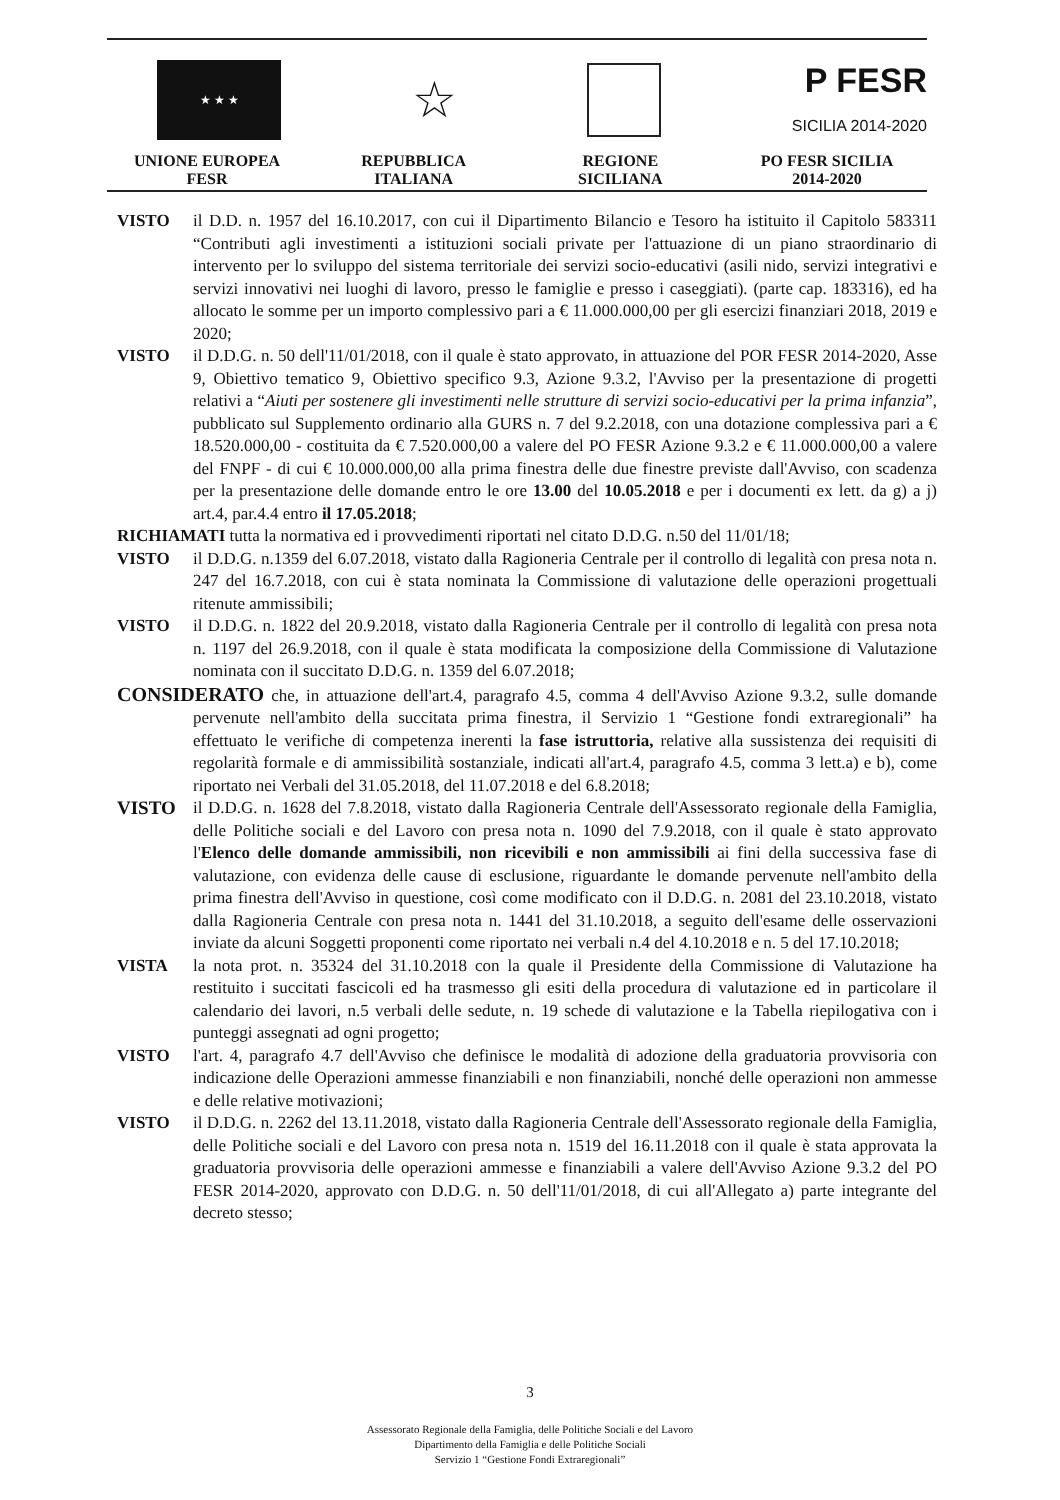★ ★ ★
☆
P FESR
SICILIA 2014-2020
UNIONE EUROPEA
FESR
REPUBBLICA
ITALIANA
REGIONE
SICILIANA
PO FESR SICILIA
2014-2020
VISTO il D.D. n. 1957 del 16.10.2017, con cui il Dipartimento Bilancio e Tesoro ha istituito il Capitolo 583311 “Contributi agli investimenti a istituzioni sociali private per l'attuazione di un piano straordinario di intervento per lo sviluppo del sistema territoriale dei servizi socio-educativi (asili nido, servizi integrativi e servizi innovativi nei luoghi di lavoro, presso le famiglie e presso i caseggiati). (parte cap. 183316), ed ha allocato le somme per un importo complessivo pari a € 11.000.000,00 per gli esercizi finanziari 2018, 2019 e 2020;
VISTO il D.D.G. n. 50 dell'11/01/2018, con il quale è stato approvato, in attuazione del POR FESR 2014-2020, Asse 9, Obiettivo tematico 9, Obiettivo specifico 9.3, Azione 9.3.2, l'Avviso per la presentazione di progetti relativi a “Aiuti per sostenere gli investimenti nelle strutture di servizi socio-educativi per la prima infanzia”, pubblicato sul Supplemento ordinario alla GURS n. 7 del 9.2.2018, con una dotazione complessiva pari a € 18.520.000,00 - costituita da € 7.520.000,00 a valere del PO FESR Azione 9.3.2 e € 11.000.000,00 a valere del FNPF - di cui € 10.000.000,00 alla prima finestra delle due finestre previste dall'Avviso, con scadenza per la presentazione delle domande entro le ore 13.00 del 10.05.2018 e per i documenti ex lett. da g) a j) art.4, par.4.4 entro il 17.05.2018;
RICHIAMATI tutta la normativa ed i provvedimenti riportati nel citato D.D.G. n.50 del 11/01/18;
VISTO il D.D.G. n.1359 del 6.07.2018, vistato dalla Ragioneria Centrale per il controllo di legalità con presa nota n. 247 del 16.7.2018, con cui è stata nominata la Commissione di valutazione delle operazioni progettuali ritenute ammissibili;
VISTO il D.D.G. n. 1822 del 20.9.2018, vistato dalla Ragioneria Centrale per il controllo di legalità con presa nota n. 1197 del 26.9.2018, con il quale è stata modificata la composizione della Commissione di Valutazione nominata con il succitato D.D.G. n. 1359 del 6.07.2018;
CONSIDERATO che, in attuazione dell'art.4, paragrafo 4.5, comma 4 dell'Avviso Azione 9.3.2, sulle domande pervenute nell'ambito della succitata prima finestra, il Servizio 1 “Gestione fondi extraregionali” ha effettuato le verifiche di competenza inerenti la fase istruttoria, relative alla sussistenza dei requisiti di regolarità formale e di ammissibilità sostanziale, indicati all'art.4, paragrafo 4.5, comma 3 lett.a) e b), come riportato nei Verbali del 31.05.2018, del 11.07.2018 e del 6.8.2018;
VISTO il D.D.G. n. 1628 del 7.8.2018, vistato dalla Ragioneria Centrale dell'Assessorato regionale della Famiglia, delle Politiche sociali e del Lavoro con presa nota n. 1090 del 7.9.2018, con il quale è stato approvato l'Elenco delle domande ammissibili, non ricevibili e non ammissibili ai fini della successiva fase di valutazione, con evidenza delle cause di esclusione, riguardante le domande pervenute nell'ambito della prima finestra dell'Avviso in questione, così come modificato con il D.D.G. n. 2081 del 23.10.2018, vistato dalla Ragioneria Centrale con presa nota n. 1441 del 31.10.2018, a seguito dell'esame delle osservazioni inviate da alcuni Soggetti proponenti come riportato nei verbali n.4 del 4.10.2018 e n. 5 del 17.10.2018;
VISTA la nota prot. n. 35324 del 31.10.2018 con la quale il Presidente della Commissione di Valutazione ha restituito i succitati fascicoli ed ha trasmesso gli esiti della procedura di valutazione ed in particolare il calendario dei lavori, n.5 verbali delle sedute, n. 19 schede di valutazione e la Tabella riepilogativa con i punteggi assegnati ad ogni progetto;
VISTO l'art. 4, paragrafo 4.7 dell'Avviso che definisce le modalità di adozione della graduatoria provvisoria con indicazione delle Operazioni ammesse finanziabili e non finanziabili, nonché delle operazioni non ammesse e delle relative motivazioni;
VISTO il D.D.G. n. 2262 del 13.11.2018, vistato dalla Ragioneria Centrale dell'Assessorato regionale della Famiglia, delle Politiche sociali e del Lavoro con presa nota n. 1519 del 16.11.2018 con il quale è stata approvata la graduatoria provvisoria delle operazioni ammesse e finanziabili a valere dell'Avviso Azione 9.3.2 del PO FESR 2014-2020, approvato con D.D.G. n. 50 dell'11/01/2018, di cui all'Allegato a) parte integrante del decreto stesso;
3
Assessorato Regionale della Famiglia, delle Politiche Sociali e del Lavoro
Dipartimento della Famiglia e delle Politiche Sociali
Servizio 1 “Gestione Fondi Extraregionali”